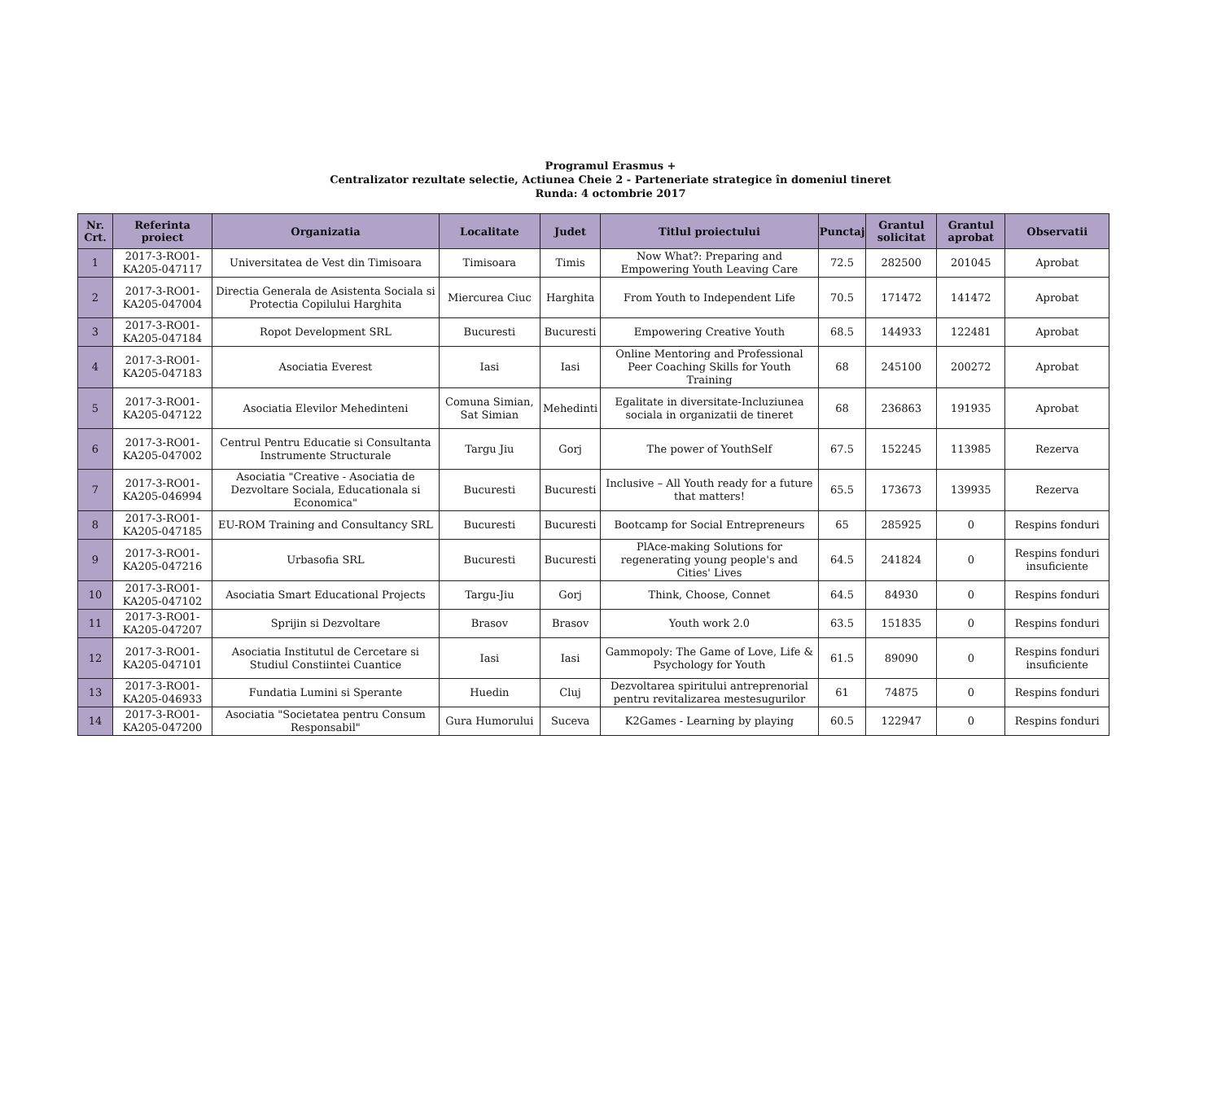Programul Erasmus +
Centralizator rezultate selectie, Actiunea Cheie 2 - Parteneriate strategice în domeniul tineret
Runda: 4 octombrie 2017
| Nr. Crt. | Referinta proiect | Organizatia | Localitate | Judet | Titlul proiectului | Punctaj | Grantul solicitat | Grantul aprobat | Observatii |
| --- | --- | --- | --- | --- | --- | --- | --- | --- | --- |
| 1 | 2017-3-RO01-KA205-047117 | Universitatea de Vest din Timisoara | Timisoara | Timis | Now What?: Preparing and Empowering Youth Leaving Care | 72.5 | 282500 | 201045 | Aprobat |
| 2 | 2017-3-RO01-KA205-047004 | Directia Generala de Asistenta Sociala si Protectia Copilului Harghita | Miercurea Ciuc | Harghita | From Youth to Independent Life | 70.5 | 171472 | 141472 | Aprobat |
| 3 | 2017-3-RO01-KA205-047184 | Ropot Development SRL | Bucuresti | Bucuresti | Empowering Creative Youth | 68.5 | 144933 | 122481 | Aprobat |
| 4 | 2017-3-RO01-KA205-047183 | Asociatia Everest | Iasi | Iasi | Online Mentoring and Professional Peer Coaching Skills for Youth Training | 68 | 245100 | 200272 | Aprobat |
| 5 | 2017-3-RO01-KA205-047122 | Asociatia Elevilor Mehedinteni | Comuna Simian, Sat Simian | Mehedinti | Egalitate in diversitate-Incluziunea sociala in organizatii de tineret | 68 | 236863 | 191935 | Aprobat |
| 6 | 2017-3-RO01-KA205-047002 | Centrul Pentru Educatie si Consultanta Instrumente Structurale | Targu Jiu | Gorj | The power of YouthSelf | 67.5 | 152245 | 113985 | Rezerva |
| 7 | 2017-3-RO01-KA205-046994 | Asociatia "Creative - Asociatia de Dezvoltare Sociala, Educationala si Economica" | Bucuresti | Bucuresti | Inclusive – All Youth ready for a future that matters! | 65.5 | 173673 | 139935 | Rezerva |
| 8 | 2017-3-RO01-KA205-047185 | EU-ROM Training and Consultancy SRL | Bucuresti | Bucuresti | Bootcamp for Social Entrepreneurs | 65 | 285925 | 0 | Respins fonduri |
| 9 | 2017-3-RO01-KA205-047216 | Urbasofia SRL | Bucuresti | Bucuresti | PlAce-making Solutions for regenerating young people's and Cities' Lives | 64.5 | 241824 | 0 | Respins fonduri insuficiente |
| 10 | 2017-3-RO01-KA205-047102 | Asociatia Smart Educational Projects | Targu-Jiu | Gorj | Think, Choose, Connet | 64.5 | 84930 | 0 | Respins fonduri |
| 11 | 2017-3-RO01-KA205-047207 | Sprijin si Dezvoltare | Brasov | Brasov | Youth work 2.0 | 63.5 | 151835 | 0 | Respins fonduri |
| 12 | 2017-3-RO01-KA205-047101 | Asociatia Institutul de Cercetare si Studiul Constiintei Cuantice | Iasi | Iasi | Gammopoly: The Game of Love, Life & Psychology for Youth | 61.5 | 89090 | 0 | Respins fonduri insuficiente |
| 13 | 2017-3-RO01-KA205-046933 | Fundatia Lumini si Sperante | Huedin | Cluj | Dezvoltarea spiritului antreprenorial pentru revitalizarea mestesugurilor | 61 | 74875 | 0 | Respins fonduri |
| 14 | 2017-3-RO01-KA205-047200 | Asociatia "Societatea pentru Consum Responsabil" | Gura Humorului | Suceva | K2Games - Learning by playing | 60.5 | 122947 | 0 | Respins fonduri |